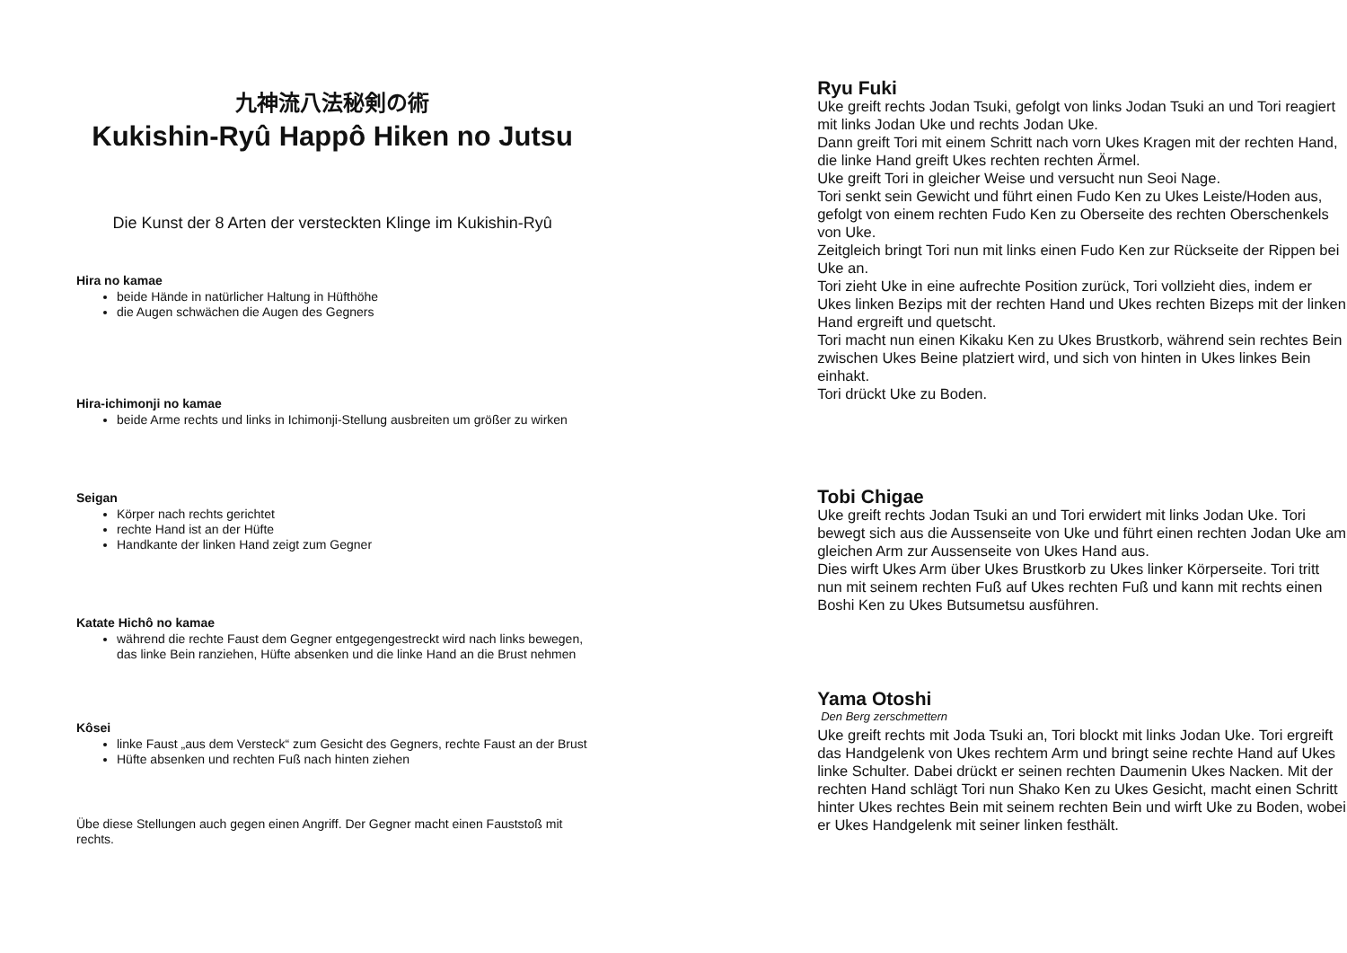九神流八法秘剣の術
Kukishin-Ryû Happô Hiken no Jutsu
Die Kunst der 8 Arten der versteckten Klinge im Kukishin-Ryû
Hira no kamae
beide Hände in natürlicher Haltung in Hüfthöhe
die Augen schwächen die Augen des Gegners
Hira-ichimonji no kamae
beide Arme rechts und links in Ichimonji-Stellung ausbreiten um größer zu wirken
Seigan
Körper nach rechts gerichtet
rechte Hand ist an der Hüfte
Handkante der linken Hand zeigt zum Gegner
Katate Hichô no kamae
während die rechte Faust dem Gegner entgegengestreckt wird nach links bewegen, das linke Bein ranziehen, Hüfte absenken und die linke Hand an die Brust nehmen
Kôsei
linke Faust „aus dem Versteck“ zum Gesicht des Gegners, rechte Faust an der Brust
Hüfte absenken und rechten Fuß nach hinten ziehen
Übe diese Stellungen auch gegen einen Angriff. Der Gegner macht einen Fauststoß mit rechts.
Ryu Fuki
Uke greift rechts Jodan Tsuki, gefolgt von links Jodan Tsuki an und Tori reagiert mit links Jodan Uke und rechts Jodan Uke.
Dann greift Tori mit einem Schritt nach vorn Ukes Kragen mit der rechten Hand, die linke Hand greift Ukes rechten rechten Ärmel.
Uke greift Tori in gleicher Weise und versucht nun Seoi Nage.
Tori senkt sein Gewicht und führt einen Fudo Ken zu Ukes Leiste/Hoden aus, gefolgt von einem rechten Fudo Ken zu Oberseite des rechten Oberschenkels von Uke.
Zeitgleich bringt Tori nun mit links einen Fudo Ken zur Rückseite der Rippen bei Uke an.
Tori zieht Uke in eine aufrechte Position zurück, Tori vollzieht dies, indem er Ukes linken Bezips mit der rechten Hand und Ukes rechten Bizeps mit der linken Hand ergreift und quetscht.
Tori macht nun einen Kikaku Ken zu Ukes Brustkorb, während sein rechtes Bein zwischen Ukes Beine platziert wird, und sich von hinten in Ukes linkes Bein einhakt.
Tori drückt Uke zu Boden.
Tobi Chigae
Uke greift rechts Jodan Tsuki an und Tori erwidert mit links Jodan Uke. Tori bewegt sich aus die Aussenseite von Uke und führt einen rechten Jodan Uke am gleichen Arm zur Aussenseite von Ukes Hand aus.
Dies wirft Ukes Arm über Ukes Brustkorb zu Ukes linker Körperseite. Tori tritt nun mit seinem rechten Fuß auf Ukes rechten Fuß und kann mit rechts einen Boshi Ken zu Ukes Butsumetsu ausführen.
Yama Otoshi
Den Berg zerschmettern
Uke greift rechts mit Joda Tsuki an, Tori blockt mit links Jodan Uke. Tori ergreift das Handgelenk von Ukes rechtem Arm und bringt seine rechte Hand auf Ukes linke Schulter. Dabei drückt er seinen rechten Daumenin Ukes Nacken. Mit der rechten Hand schlägt Tori nun Shako Ken zu Ukes Gesicht, macht einen Schritt hinter Ukes rechtes Bein mit seinem rechten Bein und wirft Uke zu Boden, wobei er Ukes Handgelenk mit seiner linken festhält.